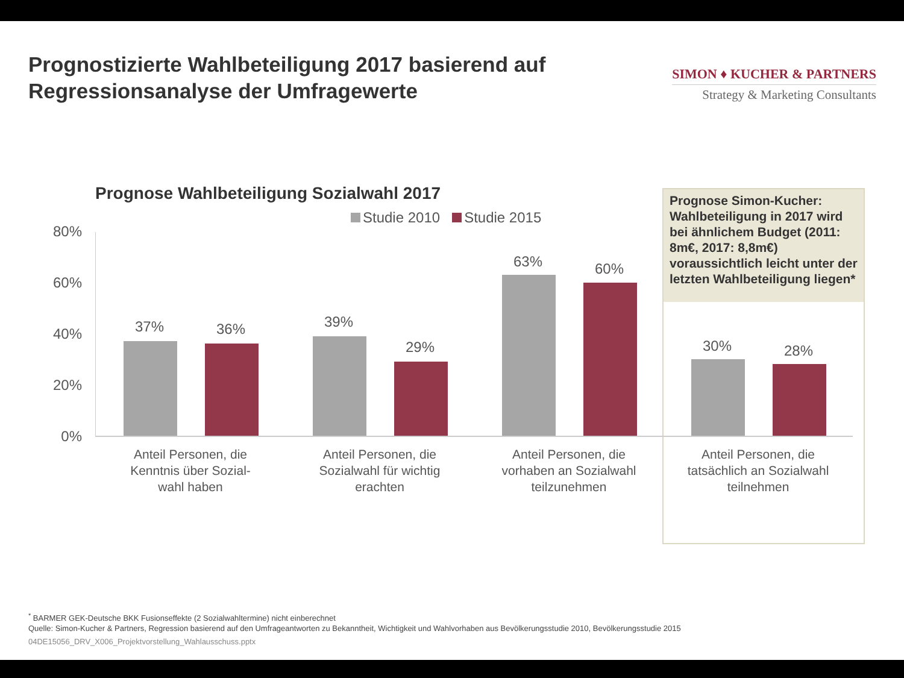Prognostizierte Wahlbeteiligung 2017 basierend auf Regressionsanalyse der Umfragewerte
SIMON ♦ KUCHER & PARTNERS
Strategy & Marketing Consultants
Prognose Wahlbeteiligung Sozialwahl 2017
Studie 2010 Studie 2015
Prognose Simon-Kucher: Wahlbeteiligung in 2017 wird bei ähnlichem Budget (2011: 8m€, 2017: 8,8m€) voraussichtlich leicht unter der letzten Wahlbeteiligung liegen*
80%
60%
40%
20%
0%
37% 36% 39%
29%
63% 60%
30% 28%
Anteil Personen, die Kenntnis über Sozial-wahl haben
Anteil Personen, die Sozialwahl für wichtig erachten
Anteil Personen, die vorhaben an Sozialwahl teilzunehmen
Anteil Personen, die tatsächlich an Sozialwahl teilnehmen
<sup>*</sup> BARMER GEK-Deutsche BKK Fusionseffekte (2 Sozialwahltermine) nicht einberechnet
Quelle: Simon-Kucher & Partners, Regression basierend auf den Umfrageantworten zu Bekanntheit, Wichtigkeit und Wahlvorhaben aus Bevölkerungsstudie 2010, Bevölkerungsstudie 2015
04DE15056_DRV_X006_Projektvorstellung_Wahlausschuss.pptx